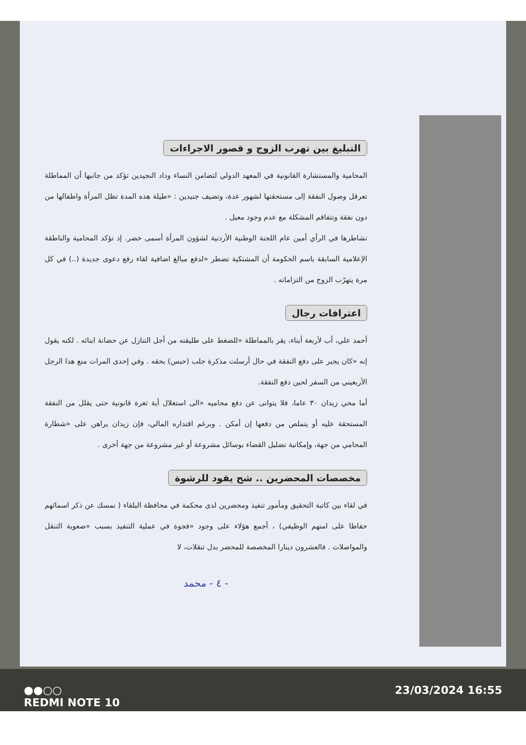التبليغ بين تهرب الزوج و قصور الاجراءات
المحامية والمستشارة القانونية في المعهد الدولي لتضامن النساء وداد النجيدين تؤكد من جانبها أن المماطلة تعرقل وصول النفقة إلى مستحقتها لشهور عدة، وتضيف جنيدين : «طيلة هذه المدة تظل المرأة واطفالها من دون نفقة وتتفاقم المشكلة مع عدم وجود معيل .
تشاطرها في الرأي أمين عام اللجنة الوطنية الأردنية لشؤون المرأة أسمى خضر. إذ تؤكد المحامية والناطقة الإعلامية السابقة باسم الحكومة أن المشتكية تضطر «لدفع مبالغ اضافية لقاء رفع دعوى جديدة (..) في كل مرة يتهرّب الزوج من التزاماته .
اعترافات رجال
أحمد علي، أب لأربعة أبناء، يقر بالمماطلة «للضغط على طليقته من أجل التنازل عن حضانة ابنائه . لكنه يقول إنه «كان يجبر على دفع النفقة في حال أرسلت مذكرة جلب (حبس) بحقه . وفي إحدى المرات منع هذا الرجل الأربعيني من السفر لحين دفع النفقة.
أما محي زيدان ٣٠ عاما، فلا يتوانى عن دفع محاميه «الى استغلال أية ثغرة قانونية حتى يقلل من النفقة المستحقة عليه أو يتملص من دفعها إن أمكن . وبرغم اقتداره المالي، فإن زيدان يراهن على «شطارة المحامي من جهة، وإمكانية تضليل القضاء بوسائل مشروعة أو غير مشروعة من جهة أخرى .
مخصصات المحضرين .. شح يقود للرشوة
في لقاء بين كاتبة التحقيق ومأمور تنفيذ ومحضرين لدى محكمة في محافظة البلقاء ( نمسك عن ذكر اسمائهم حفاظا على امنهم الوظيفي) ، أجمع هؤلاء على وجود «فجوة في عملية التنفيذ بسبب «صعوبة التنقل والمواصلات . فالعشرون دينارا المخصصة للمحضر بدل تنقلات، لا
- ٤ - محمد
●●○○
REDMI NOTE 10
23/03/2024 16:55